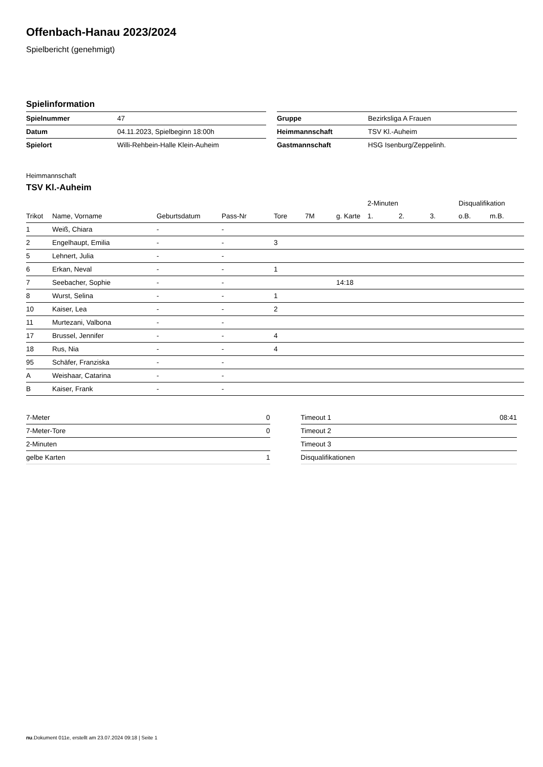Offenbach-Hanau 2023/2024
Spielbericht (genehmigt)
Spielinformation
| Spielnummer | 47 |
| Datum | 04.11.2023, Spielbeginn 18:00h |
| Spielort | Willi-Rehbein-Halle Klein-Auheim |
| Gruppe | Bezirksliga A Frauen |
| Heimmannschaft | TSV Kl.-Auheim |
| Gastmannschaft | HSG Isenburg/Zeppelinh. |
Heimmannschaft
TSV Kl.-Auheim
| | | | | | | | 2-Minuten | | | Disqualifikation | |
| --- | --- | --- | --- | --- | --- | --- | --- | --- | --- | --- | --- |
| Trikot | Name, Vorname | Geburtsdatum | Pass-Nr | Tore | 7M | g. Karte | 1. | 2. | 3. | o.B. | m.B. |
| 1 | Weiß, Chiara | - | - | | | | | | | | |
| 2 | Engelhaupt, Emilia | - | - | 3 | | | | | | | |
| 5 | Lehnert, Julia | - | - | | | | | | | | |
| 6 | Erkan, Neval | - | - | 1 | | | | | | | |
| 7 | Seebacher, Sophie | - | - | | | 14:18 | | | | | |
| 8 | Wurst, Selina | - | - | 1 | | | | | | | |
| 10 | Kaiser, Lea | - | - | 2 | | | | | | | |
| 11 | Murtezani, Valbona | - | - | | | | | | | | |
| 17 | Brussel, Jennifer | - | - | 4 | | | | | | | |
| 18 | Rus, Nia | - | - | 4 | | | | | | | |
| 95 | Schäfer, Franziska | - | - | | | | | | | | |
| A | Weishaar, Catarina | - | - | | | | | | | | |
| B | Kaiser, Frank | - | - | | | | | | | | |
| 7-Meter | 0 |
| 7-Meter-Tore | 0 |
| 2-Minuten | |
| gelbe Karten | 1 |
| Timeout 1 | 08:41 |
| Timeout 2 | |
| Timeout 3 | |
| Disqualifikationen | |
nu.Dokument 011e, erstellt am 23.07.2024 09:18 | Seite 1